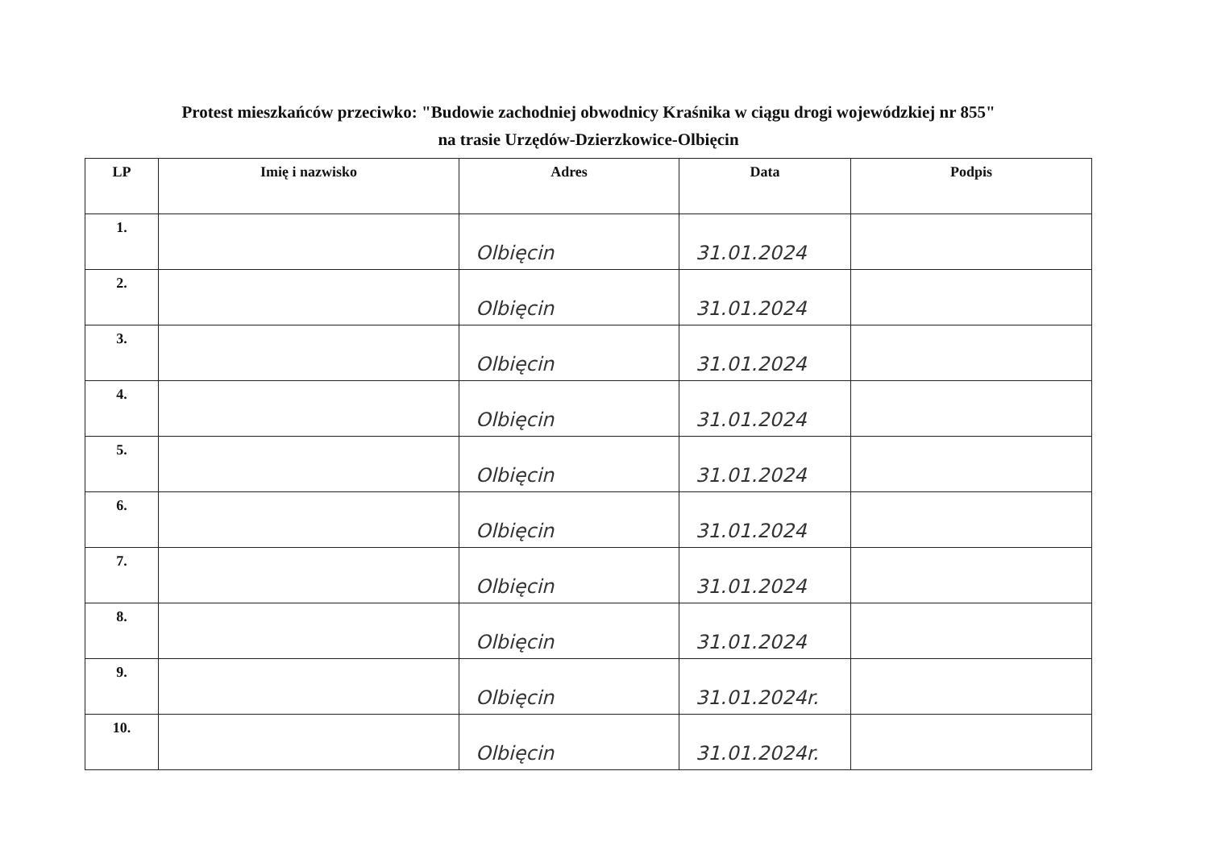Protest mieszkańców przeciwko: "Budowie zachodniej obwodnicy Kraśnika w ciągu drogi wojewódzkiej nr 855"
na trasie Urzędów-Dzierzkowice-Olbięcin
| LP | Imię i nazwisko | Adres | Data | Podpis |
| --- | --- | --- | --- | --- |
| 1. | | Olbięcin | 31.01.2024 | |
| 2. | | Olbięcin | 31.01.2024 | |
| 3. | | Olbięcin | 31.01.2024 | |
| 4. | | Olbięcin | 31.01.2024 | |
| 5. | | Olbięcin | 31.01.2024 | |
| 6. | | Olbięcin | 31.01.2024 | |
| 7. | | Olbięcin | 31.01.2024 | |
| 8. | | Olbięcin | 31.01.2024 | |
| 9. | | Olbięcin | 31.01.2024r. | |
| 10. | | Olbięcin | 31.01.2024r. | |